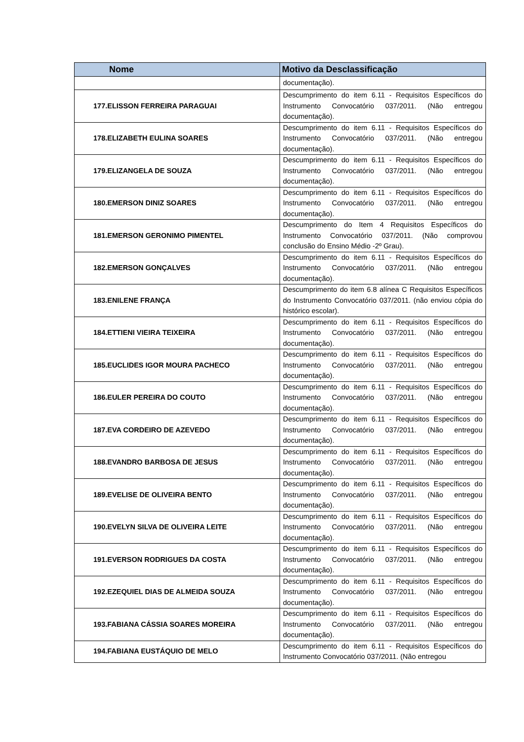| Nome | Motivo da Desclassificação |
| --- | --- |
| | documentação). |
| 177.ELISSON FERREIRA PARAGUAI | Descumprimento do item 6.11 - Requisitos Específicos do Instrumento Convocatório 037/2011. (Não entregou documentação). |
| 178.ELIZABETH EULINA SOARES | Descumprimento do item 6.11 - Requisitos Específicos do Instrumento Convocatório 037/2011. (Não entregou documentação). |
| 179.ELIZANGELA DE SOUZA | Descumprimento do item 6.11 - Requisitos Específicos do Instrumento Convocatório 037/2011. (Não entregou documentação). |
| 180.EMERSON DINIZ SOARES | Descumprimento do item 6.11 - Requisitos Específicos do Instrumento Convocatório 037/2011. (Não entregou documentação). |
| 181.EMERSON GERONIMO PIMENTEL | Descumprimento do Item 4 Requisitos Específicos do Instrumento Convocatório 037/2011. (Não comprovou conclusão do Ensino Médio -2º Grau). |
| 182.EMERSON GONÇALVES | Descumprimento do item 6.11 - Requisitos Específicos do Instrumento Convocatório 037/2011. (Não entregou documentação). |
| 183.ENILENE FRANÇA | Descumprimento do item 6.8 alínea C Requisitos Específicos do Instrumento Convocatório 037/2011. (não enviou cópia do histórico escolar). |
| 184.ETTIENI VIEIRA TEIXEIRA | Descumprimento do item 6.11 - Requisitos Específicos do Instrumento Convocatório 037/2011. (Não entregou documentação). |
| 185.EUCLIDES IGOR MOURA PACHECO | Descumprimento do item 6.11 - Requisitos Específicos do Instrumento Convocatório 037/2011. (Não entregou documentação). |
| 186.EULER PEREIRA DO COUTO | Descumprimento do item 6.11 - Requisitos Específicos do Instrumento Convocatório 037/2011. (Não entregou documentação). |
| 187.EVA CORDEIRO DE AZEVEDO | Descumprimento do item 6.11 - Requisitos Específicos do Instrumento Convocatório 037/2011. (Não entregou documentação). |
| 188.EVANDRO BARBOSA DE JESUS | Descumprimento do item 6.11 - Requisitos Específicos do Instrumento Convocatório 037/2011. (Não entregou documentação). |
| 189.EVELISE DE OLIVEIRA BENTO | Descumprimento do item 6.11 - Requisitos Específicos do Instrumento Convocatório 037/2011. (Não entregou documentação). |
| 190.EVELYN SILVA DE OLIVEIRA LEITE | Descumprimento do item 6.11 - Requisitos Específicos do Instrumento Convocatório 037/2011. (Não entregou documentação). |
| 191.EVERSON RODRIGUES DA COSTA | Descumprimento do item 6.11 - Requisitos Específicos do Instrumento Convocatório 037/2011. (Não entregou documentação). |
| 192.EZEQUIEL DIAS DE ALMEIDA SOUZA | Descumprimento do item 6.11 - Requisitos Específicos do Instrumento Convocatório 037/2011. (Não entregou documentação). |
| 193.FABIANA CÁSSIA SOARES MOREIRA | Descumprimento do item 6.11 - Requisitos Específicos do Instrumento Convocatório 037/2011. (Não entregou documentação). |
| 194.FABIANA EUSTÁQUIO DE MELO | Descumprimento do item 6.11 - Requisitos Específicos do Instrumento Convocatório 037/2011. (Não entregou |